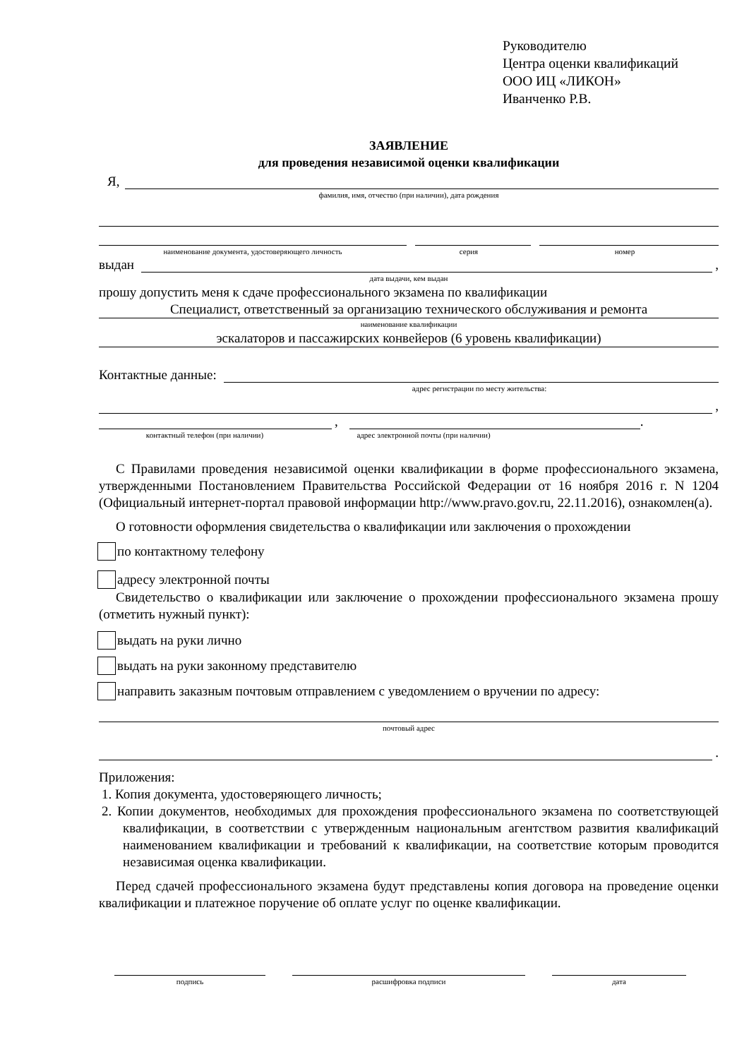Руководителю
Центра оценки квалификаций
ООО ИЦ «ЛИКОН»
Иванченко Р.В.
ЗАЯВЛЕНИЕ
для проведения независимой оценки квалификации
Я,
фамилия, имя, отчество (при наличии), дата рождения
наименование документа, удостоверяющего личность серия номер
выдан ,
дата выдачи, кем выдан
прошу допустить меня к сдаче профессионального экзамена по квалификации
Специалист, ответственный за организацию технического обслуживания и ремонта
наименование квалификации
эскалаторов и пассажирских конвейеров (6 уровень квалификации)
Контактные данные:
адрес регистрации по месту жительства:
,
, .
контактный телефон (при наличии) адрес электронной почты (при наличии)
С Правилами проведения независимой оценки квалификации в форме профессионального экзамена, утвержденными Постановлением Правительства Российской Федерации от 16 ноября 2016 г. N 1204 (Официальный интернет-портал правовой информации http://www.pravo.gov.ru, 22.11.2016), ознакомлен(а).
О готовности оформления свидетельства о квалификации или заключения о прохождении
по контактному телефону
адресу электронной почты
Свидетельство о квалификации или заключение о прохождении профессионального экзамена прошу (отметить нужный пункт):
выдать на руки лично
выдать на руки законному представителю
направить заказным почтовым отправлением с уведомлением о вручении по адресу:
почтовый адрес
.
Приложения:
1. Копия документа, удостоверяющего личность;
2. Копии документов, необходимых для прохождения профессионального экзамена по соответствующей квалификации, в соответствии с утвержденным национальным агентством развития квалификаций наименованием квалификации и требований к квалификации, на соответствие которым проводится независимая оценка квалификации.
Перед сдачей профессионального экзамена будут представлены копия договора на проведение оценки квалификации и платежное поручение об оплате услуг по оценке квалификации.
подпись расшифровка подписи дата